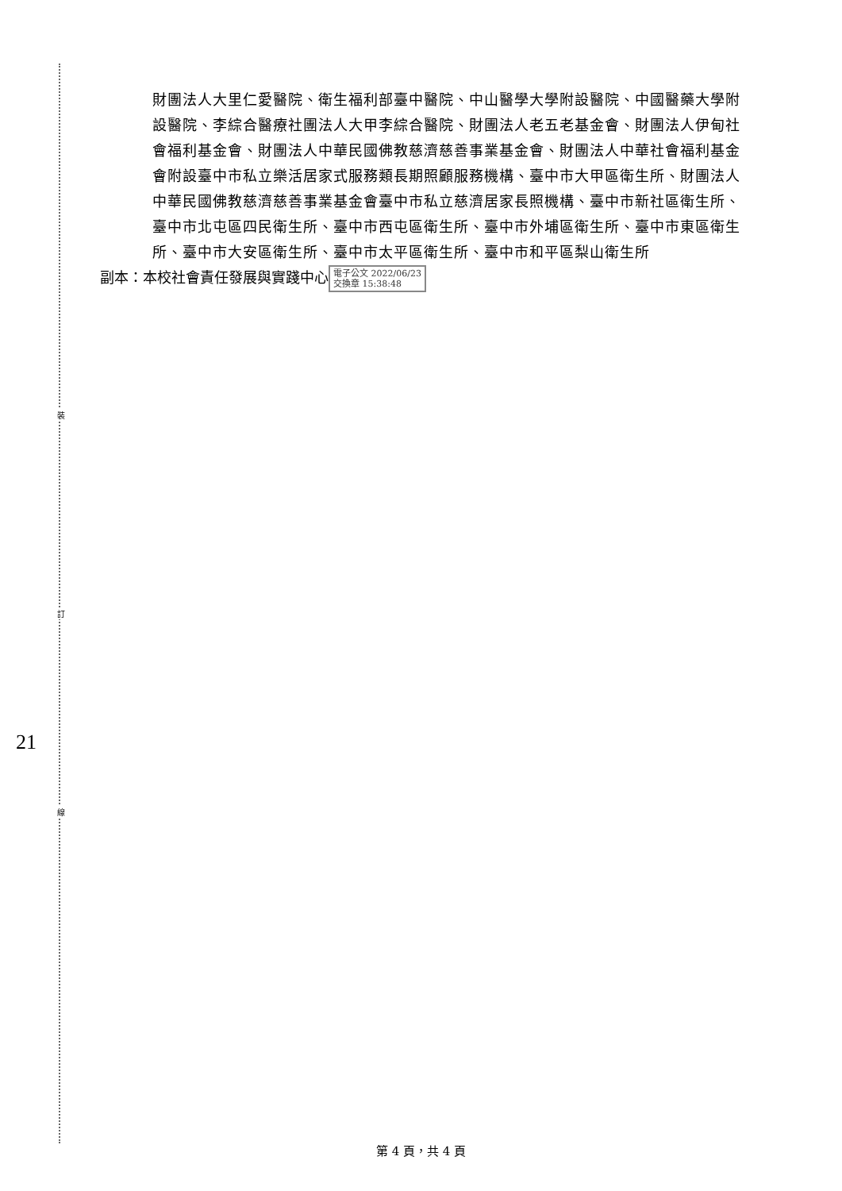裝
訂
線
21
財團法人大里仁愛醫院、衛生福利部臺中醫院、中山醫學大學附設醫院、中國醫藥大學附設醫院、李綜合醫療社團法人大甲李綜合醫院、財團法人老五老基金會、財團法人伊甸社會福利基金會、財團法人中華民國佛教慈濟慈善事業基金會、財團法人中華社會福利基金會附設臺中市私立樂活居家式服務類長期照顧服務機構、臺中市大甲區衛生所、財團法人中華民國佛教慈濟慈善事業基金會臺中市私立慈濟居家長照機構、臺中市新社區衛生所、臺中市北屯區四民衛生所、臺中市西屯區衛生所、臺中市外埔區衛生所、臺中市東區衛生所、臺中市大安區衛生所、臺中市太平區衛生所、臺中市和平區梨山衛生所
副本：本校社會責任發展與實踐中心 電子公文 2022/06/23
交換章 15:38:48
第 4 頁，共 4 頁